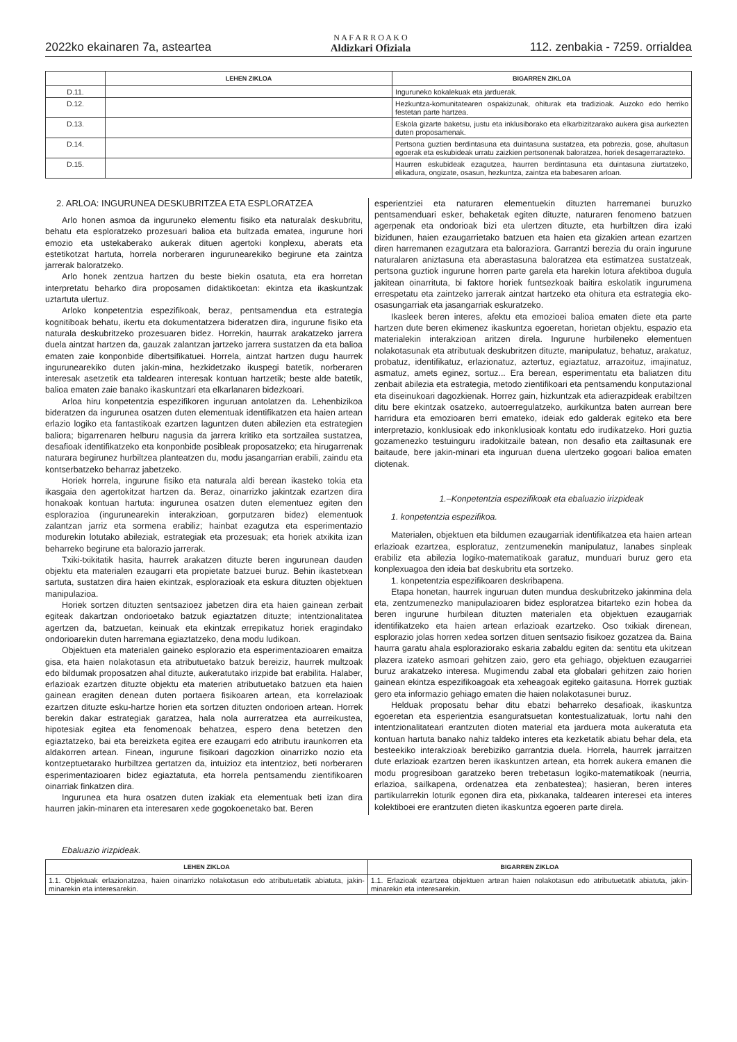2022ko ekainaren 7a, asteartea N A F A R R O A K O
Aldizkari Ofiziala 112. zenbakia - 7259. orrialdea
| | LEHEN ZIKLOA | BIGARREN ZIKLOA |
| --- | --- | --- |
| D.11. | | Inguruneko kokalekuak eta jarduerak. |
| D.12. | | Hezkuntza-komunitatearen ospakizunak, ohiturak eta tradizioak. Auzoko edo herriko festetan parte hartzea. |
| D.13. | | Eskola gizarte baketsu, justu eta inklusiborako eta elkarbizitzarako aukera gisa aurkezten duten proposamenak. |
| D.14. | | Pertsona guztien berdintasuna eta duintasuna sustatzea, eta pobrezia, gose, ahultasun egoerak eta eskubideak urratu zaizkien pertsonenak baloratzea, horiek desagerrarazteko. |
| D.15. | | Haurren eskubideak ezagutzea, haurren berdintasuna eta duintasuna ziurtatzeko, elikadura, ongizate, osasun, hezkuntza, zaintza eta babesaren arloan. |
2. ARLOA: INGURUNEA DESKUBRITZEA ETA ESPLORATZEA
Arlo honen asmoa da inguruneko elementu fisiko eta naturalak deskubritu, behatu eta esploratzeko prozesuari balioa eta bultzada ematea, ingurune hori emozio eta ustekaberako aukerak dituen agertoki konplexu, aberats eta estetikotzat hartuta, horrela norberaren ingurunearekiko begirune eta zaintza jarrerak baloratzeko.
Arlo honek zentzua hartzen du beste biekin osatuta, eta era horretan interpretatu beharko dira proposamen didaktikoetan: ekintza eta ikaskuntzak uztartuta ulertuz.
Arloko konpetentzia espezifikoak, beraz, pentsamendua eta estrategia kognitiboak behatu, ikertu eta dokumentatzera bideratzen dira, ingurune fisiko eta naturala deskubritzeko prozesuaren bidez. Horrekin, haurrak arakatzeko jarrera duela aintzat hartzen da, gauzak zalantzan jartzeko jarrera sustatzen da eta balioa ematen zaie konponbide dibertsifikatuei. Horrela, aintzat hartzen dugu haurrek ingurunearekiko duten jakin-mina, hezkidetzako ikuspegi batetik, norberaren interesak asetzetik eta taldearen interesak kontuan hartzetik; beste alde batetik, balioa ematen zaie banako ikaskuntzari eta elkarlanaren bidezkoari.
Arloa hiru konpetentzia espezifikoren inguruan antolatzen da. Lehenbizikoa bideratzen da ingurunea osatzen duten elementuak identifikatzen eta haien artean erlazio logiko eta fantastikoak ezartzen laguntzen duten abilezien eta estrategien baliora; bigarrenaren helburu nagusia da jarrera kritiko eta sortzailea sustatzea, desafioak identifikatzeko eta konponbide posibleak proposatzeko; eta hirugarrenak naturara begirunez hurbiltzea planteatzen du, modu jasangarrian erabili, zaindu eta kontserbatzeko beharraz jabetzeko.
Horiek horrela, ingurune fisiko eta naturala aldi berean ikasteko tokia eta ikasgaia den agertokitzat hartzen da. Beraz, oinarrizko jakintzak ezartzen dira honakoak kontuan hartuta: ingurunea osatzen duten elementuez egiten den esplorazioa (ingurunearekin interakzioan, gorputzaren bidez) elementuok zalantzan jarriz eta sormena erabiliz; hainbat ezagutza eta esperimentazio modurekin lotutako abileziak, estrategiak eta prozesuak; eta horiek atxikita izan beharreko begirune eta balorazio jarrerak.
Txiki-txikitatik hasita, haurrek arakatzen dituzte beren ingurunean dauden objektu eta materialen ezaugarri eta propietate batzuei buruz. Behin ikastetxean sartuta, sustatzen dira haien ekintzak, esplorazioak eta eskura dituzten objektuen manipulazioa.
Horiek sortzen dituzten sentsazioez jabetzen dira eta haien gainean zerbait egiteak dakartzan ondorioetako batzuk egiaztatzen dituzte; intentzionalitatea agertzen da, batzuetan, keinuak eta ekintzak errepikatuz horiek eragindako ondorioarekin duten harremana egiaztatzeko, dena modu ludikoan.
Objektuen eta materialen gaineko esplorazio eta esperimentazioaren emaitza gisa, eta haien nolakotasun eta atributuetako batzuk bereiziz, haurrek multzoak edo bildumak proposatzen ahal dituzte, aukeratutako irizpide bat erabilita. Halaber, erlazioak ezartzen dituzte objektu eta materien atributuetako batzuen eta haien gainean eragiten denean duten portaera fisikoaren artean, eta korrelazioak ezartzen dituzte esku-hartze horien eta sortzen dituzten ondorioen artean. Horrek berekin dakar estrategiak garatzea, hala nola aurreratzea eta aurreikustea, hipotesiak egitea eta fenomenoak behatzea, espero dena betetzen den egiaztatzeko, bai eta bereizketa egitea ere ezaugarri edo atributu iraunkorren eta aldakorren artean. Finean, ingurune fisikoari dagozkion oinarrizko nozio eta kontzeptuetarako hurbiltzea gertatzen da, intuizioz eta intentzioz, beti norberaren esperimentazioaren bidez egiaztatuta, eta horrela pentsamendu zientifikoaren oinarriak finkatzen dira.
Ingurunea eta hura osatzen duten izakiak eta elementuak beti izan dira haurren jakin-minaren eta interesaren xede gogokoenetako bat. Beren
esperientziei eta naturaren elementuekin dituzten harremanei buruzko pentsamenduari esker, behaketak egiten dituzte, naturaren fenomeno batzuen agerpenak eta ondorioak bizi eta ulertzen dituzte, eta hurbiltzen dira izaki bizidunen, haien ezaugarrietako batzuen eta haien eta gizakien artean ezartzen diren harremanen ezagutzara eta baloraziora. Garrantzi berezia du orain ingurune naturalaren aniztasuna eta aberastasuna baloratzea eta estimatzea sustatzeak, pertsona guztiok ingurune horren parte garela eta harekin lotura afektiboa dugula jakitean oinarrituta, bi faktore horiek funtsezkoak baitira eskolatik ingurumena errespetatu eta zaintzeko jarrerak aintzat hartzeko eta ohitura eta estrategia eko-osasungarriak eta jasangarriak eskuratzeko.
Ikasleek beren interes, afektu eta emozioei balioa ematen diete eta parte hartzen dute beren ekimenez ikaskuntza egoeretan, horietan objektu, espazio eta materialekin interakzioan aritzen direla. Ingurune hurbileneko elementuen nolakotasunak eta atributuak deskubritzen dituzte, manipulatuz, behatuz, arakatuz, probatuz, identifikatuz, erlazionatuz, aztertuz, egiaztatuz, arrazoituz, imajinatuz, asmatuz, amets eginez, sortuz... Era berean, esperimentatu eta baliatzen ditu zenbait abilezia eta estrategia, metodo zientifikoari eta pentsamendu konputazional eta diseinukoari dagozkienak. Horrez gain, hizkuntzak eta adierazpideak erabiltzen ditu bere ekintzak osatzeko, autoerregulatzeko, aurkikuntza baten aurrean bere harridura eta emozioaren berri emateko, ideiak edo galderak egiteko eta bere interpretazio, konklusioak edo inkonklusioak kontatu edo irudikatzeko. Hori guztia gozamenezko testuinguru iradokitzaile batean, non desafio eta zailtasunak ere baitaude, bere jakin-minari eta inguruan duena ulertzeko gogoari balioa ematen diotenak.
1.–Konpetentzia espezifikoak eta ebaluazio irizpideak
1. konpetentzia espezifikoa.
Materialen, objektuen eta bildumen ezaugarriak identifikatzea eta haien artean erlazioak ezartzea, esploratuz, zentzumenekin manipulatuz, lanabes sinpleak erabiliz eta abilezia logiko-matematikoak garatuz, munduari buruz gero eta konplexuagoa den ideia bat deskubritu eta sortzeko.
1. konpetentzia espezifikoaren deskribapena.
Etapa honetan, haurrek inguruan duten mundua deskubritzeko jakinmina dela eta, zentzumenezko manipulazioaren bidez esploratzea bitarteko ezin hobea da beren ingurune hurbilean dituzten materialen eta objektuen ezaugarriak identifikatzeko eta haien artean erlazioak ezartzeko. Oso txikiak direnean, esplorazio jolas horren xedea sortzen dituen sentsazio fisikoez gozatzea da. Baina haurra garatu ahala esploraziorako eskaria zabaldu egiten da: sentitu eta ukitzean plazera izateko asmoari gehitzen zaio, gero eta gehiago, objektuen ezaugarriei buruz arakatzeko interesa. Mugimendu zabal eta globalari gehitzen zaio horien gainean ekintza espezifikoagoak eta xeheagoak egiteko gaitasuna. Horrek guztiak gero eta informazio gehiago ematen die haien nolakotasunei buruz.
Helduak proposatu behar ditu ebatzi beharreko desafioak, ikaskuntza egoeretan eta esperientzia esanguratsuetan kontestualizatuak, lortu nahi den intentzionalitateari erantzuten dioten material eta jarduera mota aukeratuta eta kontuan hartuta banako nahiz taldeko interes eta kezketatik abiatu behar dela, eta besteekiko interakzioak berebiziko garrantzia duela. Horrela, haurrek jarraitzen dute erlazioak ezartzen beren ikaskuntzen artean, eta horrek aukera emanen die modu progresiboan garatzeko beren trebetasun logiko-matematikoak (neurria, erlazioa, sailkapena, ordenatzea eta zenbatestea); hasieran, beren interes partikularrekin loturik egonen dira eta, pixkanaka, taldearen interesei eta interes kolektiboei ere erantzuten dieten ikaskuntza egoeren parte direla.
Ebaluazio irizpideak.
| LEHEN ZIKLOA | BIGARREN ZIKLOA |
| --- | --- |
| 1.1. Objektuak erlazionatzea, haien oinarrizko nolakotasun edo atributuetatik abiatuta, jakin-minarekin eta interesarekin. | 1.1. Erlazioak ezartzea objektuen artean haien nolakotasun edo atributuetatik abiatuta, jakin-minarekin eta interesarekin. |